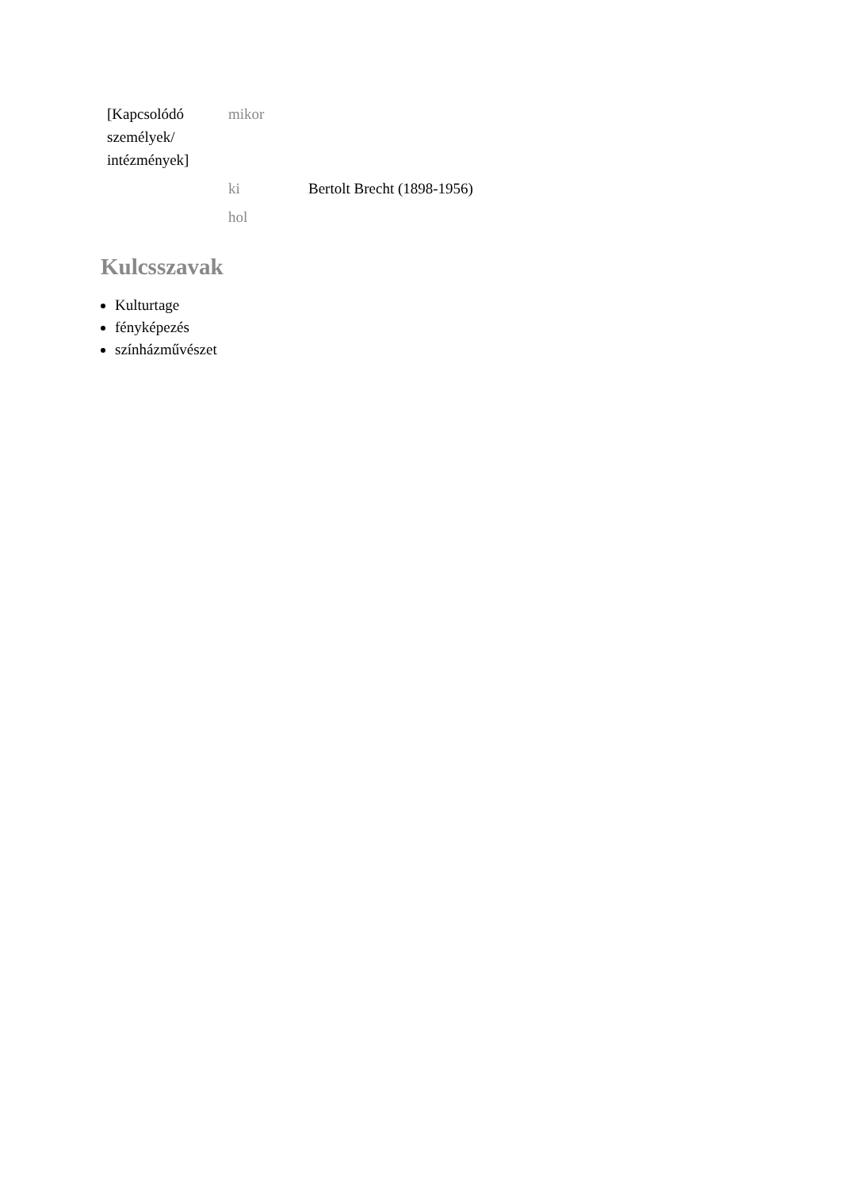| [Kapcsolódó személyek/ intézmények] | mikor | |
| | ki | Bertolt Brecht (1898-1956) |
| | hol | |
Kulcsszavak
Kulturtage
fényképezés
színházművészet